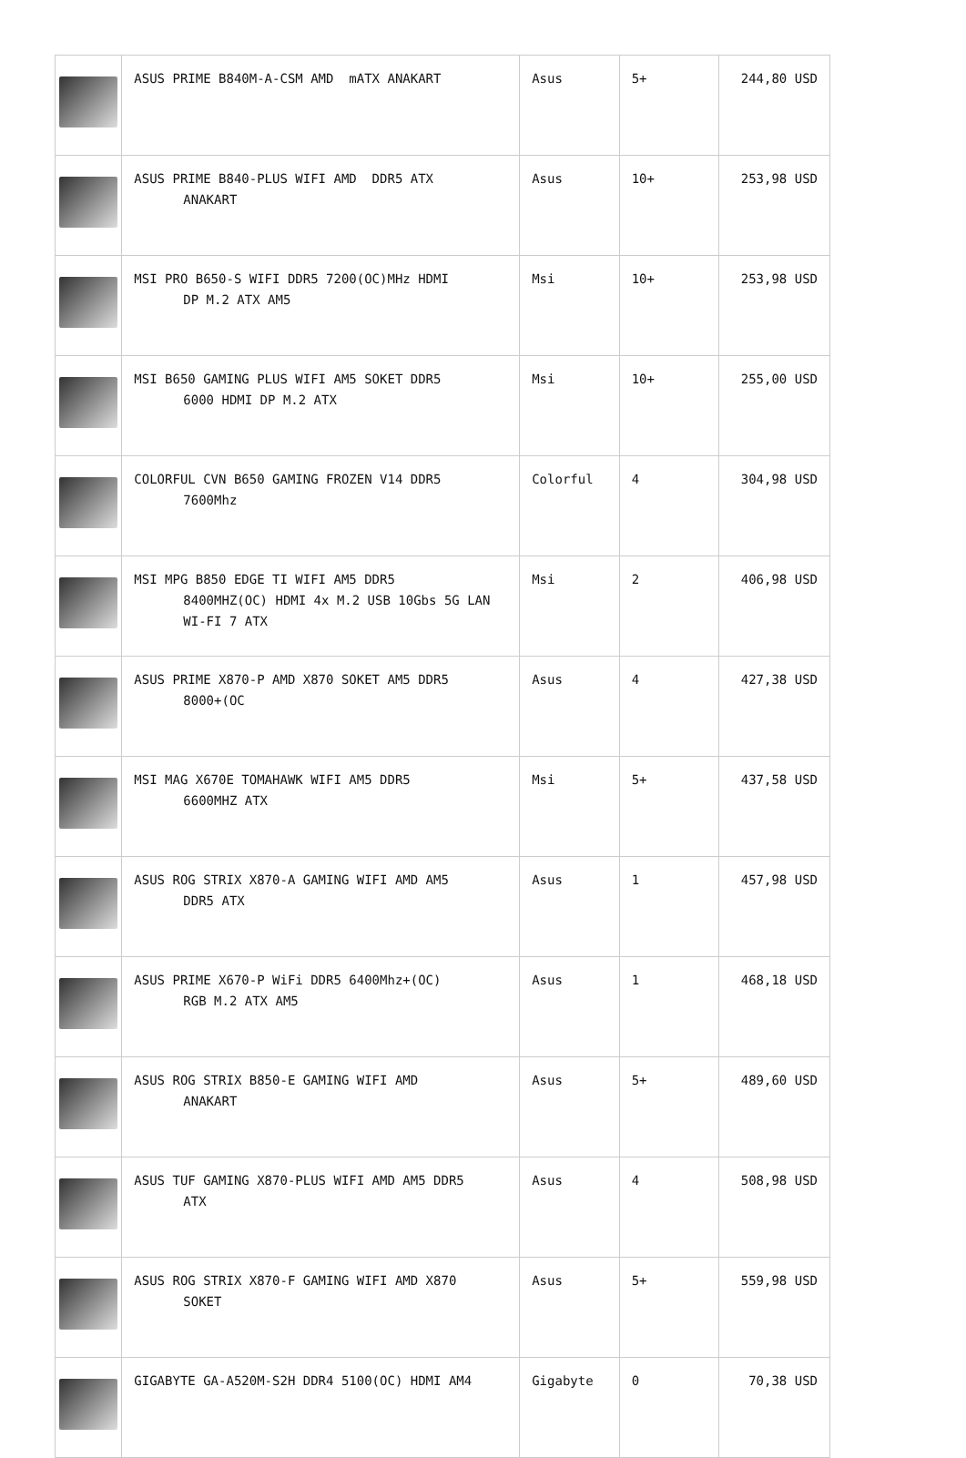| | ASUS PRIME B840M-A-CSM AMD mATX ANAKART | Asus | 5+ | 244,80 USD |
| | ASUS PRIME B840-PLUS WIFI AMD DDR5 ATX ANAKART | Asus | 10+ | 253,98 USD |
| | MSI PRO B650-S WIFI DDR5 7200(OC)MHz HDMI DP M.2 ATX AM5 | Msi | 10+ | 253,98 USD |
| | MSI B650 GAMING PLUS WIFI AM5 SOKET DDR5 6000 HDMI DP M.2 ATX | Msi | 10+ | 255,00 USD |
| | COLORFUL CVN B650 GAMING FROZEN V14 DDR5 7600Mhz | Colorful | 4 | 304,98 USD |
| | MSI MPG B850 EDGE TI WIFI AM5 DDR5 8400MHZ(OC) HDMI 4x M.2 USB 10Gbs 5G LAN WI-FI 7 ATX | Msi | 2 | 406,98 USD |
| | ASUS PRIME X870-P AMD X870 SOKET AM5 DDR5 8000+(OC | Asus | 4 | 427,38 USD |
| | MSI MAG X670E TOMAHAWK WIFI AM5 DDR5 6600MHZ ATX | Msi | 5+ | 437,58 USD |
| | ASUS ROG STRIX X870-A GAMING WIFI AMD AM5 DDR5 ATX | Asus | 1 | 457,98 USD |
| | ASUS PRIME X670-P WiFi DDR5 6400Mhz+(OC) RGB M.2 ATX AM5 | Asus | 1 | 468,18 USD |
| | ASUS ROG STRIX B850-E GAMING WIFI AMD ANAKART | Asus | 5+ | 489,60 USD |
| | ASUS TUF GAMING X870-PLUS WIFI AMD AM5 DDR5 ATX | Asus | 4 | 508,98 USD |
| | ASUS ROG STRIX X870-F GAMING WIFI AMD X870 SOKET | Asus | 5+ | 559,98 USD |
| | GIGABYTE GA-A520M-S2H DDR4 5100(OC) HDMI AM4 | Gigabyte | 0 | 70,38 USD |